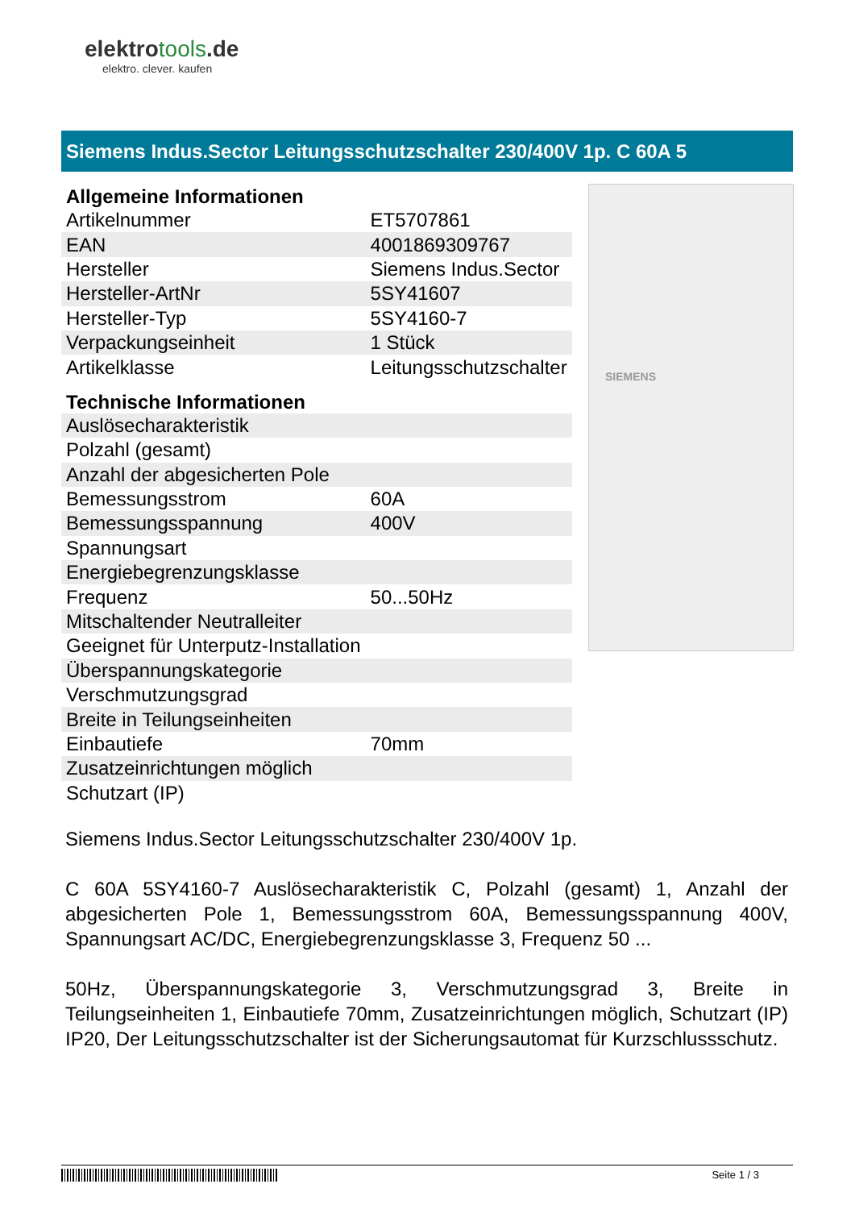elektrotools.de
elektro. clever. kaufen
Siemens Indus.Sector Leitungsschutzschalter 230/400V 1p. C 60A 5
| Allgemeine Informationen | |
| --- | --- |
| Artikelnummer | ET5707861 |
| EAN | 4001869309767 |
| Hersteller | Siemens Indus.Sector |
| Hersteller-ArtNr | 5SY41607 |
| Hersteller-Typ | 5SY4160-7 |
| Verpackungseinheit | 1 Stück |
| Artikelklasse | Leitungsschutzschalter |
| Technische Informationen | |
| Auslösecharakteristik | |
| Polzahl (gesamt) | |
| Anzahl der abgesicherten Pole | |
| Bemessungsstrom | 60A |
| Bemessungsspannung | 400V |
| Spannungsart | |
| Energiebegrenzungsklasse | |
| Frequenz | 50...50Hz |
| Mitschaltender Neutralleiter | |
| Geeignet für Unterputz-Installation | |
| Überspannungskategorie | |
| Verschmutzungsgrad | |
| Breite in Teilungseinheiten | |
| Einbautiefe | 70mm |
| Zusatzeinrichtungen möglich | |
| Schutzart (IP) | |
SIEMENS
Siemens Indus.Sector Leitungsschutzschalter 230/400V 1p.
C 60A 5SY4160-7 Auslösecharakteristik C, Polzahl (gesamt) 1, Anzahl der abgesicherten Pole 1, Bemessungsstrom 60A, Bemessungsspannung 400V, Spannungsart AC/DC, Energiebegrenzungsklasse 3, Frequenz 50 ...
50Hz, Überspannungskategorie 3, Verschmutzungsgrad 3, Breite in Teilungseinheiten 1, Einbautiefe 70mm, Zusatzeinrichtungen möglich, Schutzart (IP) IP20, Der Leitungsschutzschalter ist der Sicherungsautomat für Kurzschlussschutz.
Seite 1 / 3